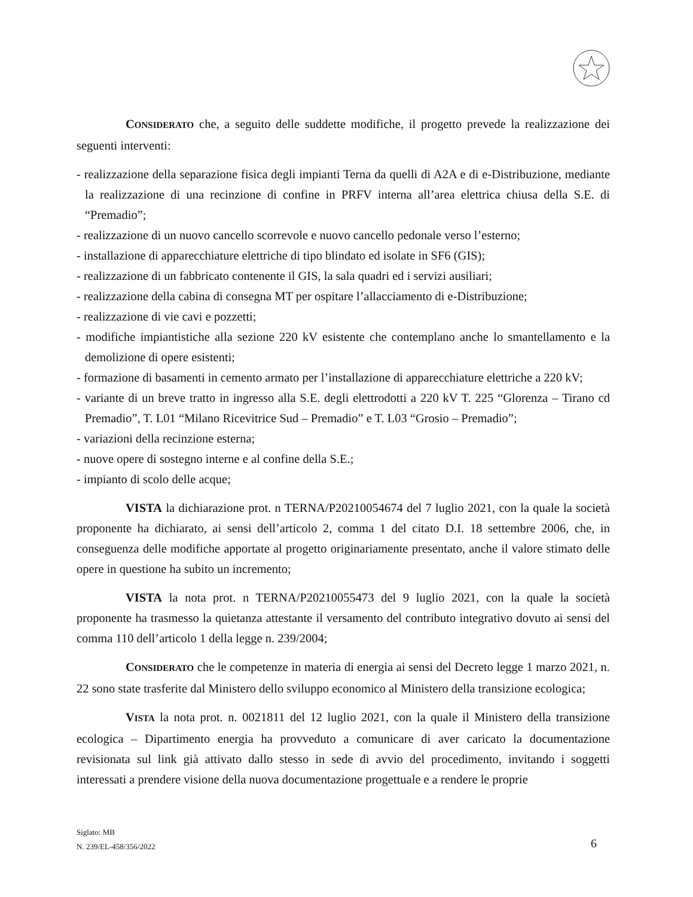CONSIDERATO che, a seguito delle suddette modifiche, il progetto prevede la realizzazione dei seguenti interventi:
- realizzazione della separazione fisica degli impianti Terna da quelli di A2A e di e-Distribuzione, mediante la realizzazione di una recinzione di confine in PRFV interna all’area elettrica chiusa della S.E. di “Premadio”;
- realizzazione di un nuovo cancello scorrevole e nuovo cancello pedonale verso l’esterno;
- installazione di apparecchiature elettriche di tipo blindato ed isolate in SF6 (GIS);
- realizzazione di un fabbricato contenente il GIS, la sala quadri ed i servizi ausiliari;
- realizzazione della cabina di consegna MT per ospitare l’allacciamento di e-Distribuzione;
- realizzazione di vie cavi e pozzetti;
- modifiche impiantistiche alla sezione 220 kV esistente che contemplano anche lo smantellamento e la demolizione di opere esistenti;
- formazione di basamenti in cemento armato per l’installazione di apparecchiature elettriche a 220 kV;
- variante di un breve tratto in ingresso alla S.E. degli elettrodotti a 220 kV T. 225 “Glorenza – Tirano cd Premadio”, T. L01 “Milano Ricevitrice Sud – Premadio” e T. L03 “Grosio – Premadio”;
- variazioni della recinzione esterna;
- nuove opere di sostegno interne e al confine della S.E.;
- impianto di scolo delle acque;
VISTA la dichiarazione prot. n TERNA/P20210054674 del 7 luglio 2021, con la quale la società proponente ha dichiarato, ai sensi dell’articolo 2, comma 1 del citato D.I. 18 settembre 2006, che, in conseguenza delle modifiche apportate al progetto originariamente presentato, anche il valore stimato delle opere in questione ha subito un incremento;
VISTA la nota prot. n TERNA/P20210055473 del 9 luglio 2021, con la quale la società proponente ha trasmesso la quietanza attestante il versamento del contributo integrativo dovuto ai sensi del comma 110 dell’articolo 1 della legge n. 239/2004;
CONSIDERATO che le competenze in materia di energia ai sensi del Decreto legge 1 marzo 2021, n. 22 sono state trasferite dal Ministero dello sviluppo economico al Ministero della transizione ecologica;
VISTA la nota prot. n. 0021811 del 12 luglio 2021, con la quale il Ministero della transizione ecologica – Dipartimento energia ha provveduto a comunicare di aver caricato la documentazione revisionata sul link già attivato dallo stesso in sede di avvio del procedimento, invitando i soggetti interessati a prendere visione della nuova documentazione progettuale e a rendere le proprie
Siglato: MB
N. 239/EL-458/356/2022
6